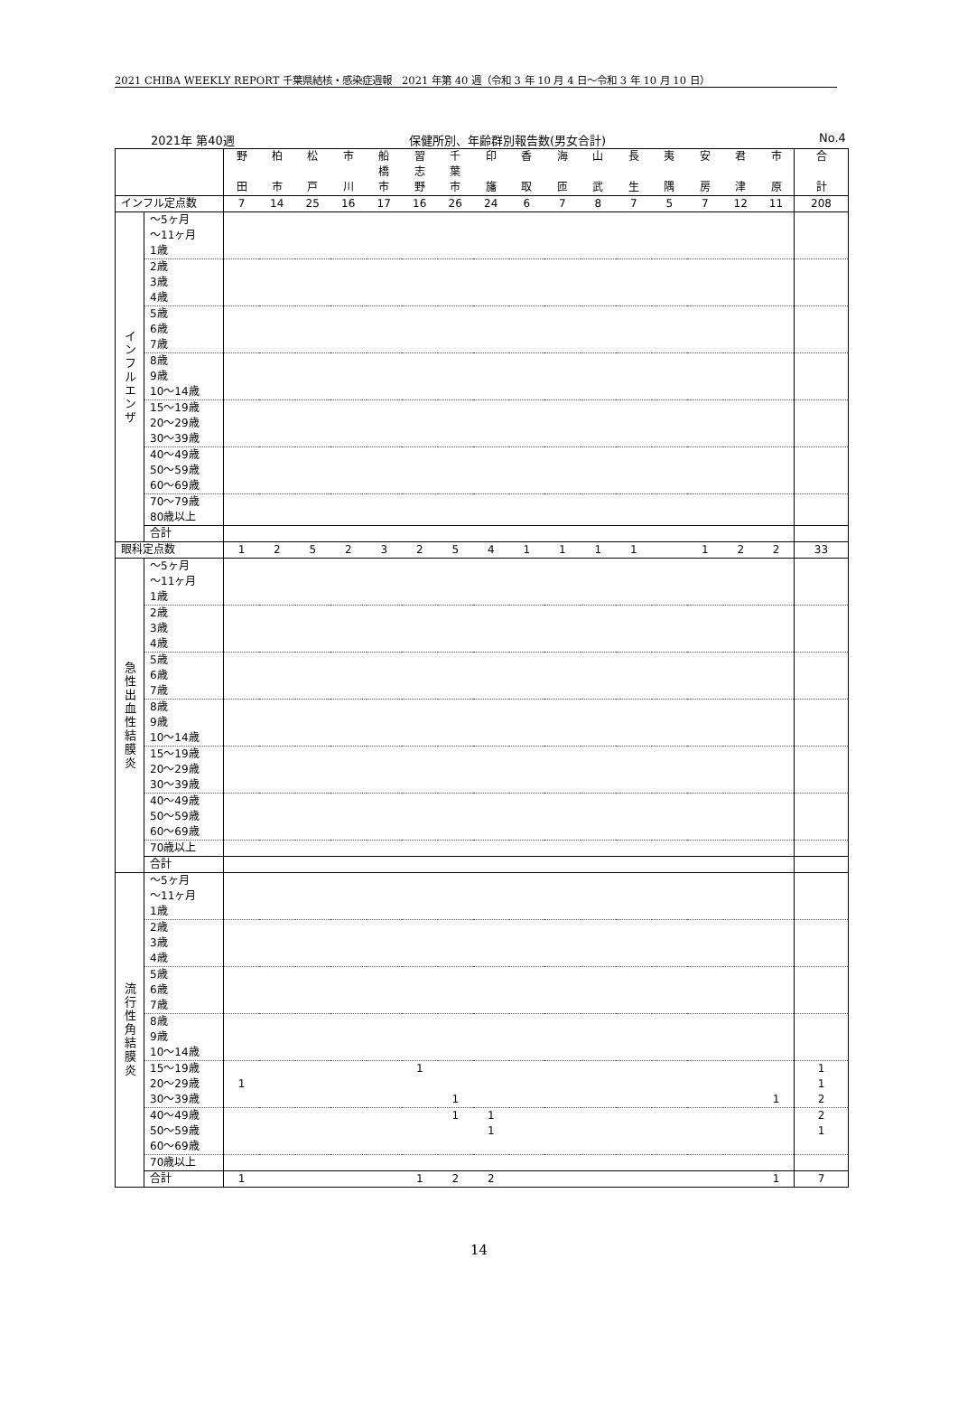2021 CHIBA WEEKLY REPORT 千葉県結核・感染症週報　2021 年第 40 週（令和 3 年 10 月 4 日～令和 3 年 10 月 10 日）
2021年 第40週 保健所別、年齢群別報告数(男女合計) No.4
| | | 野 田 | 柏 市 | 松 戸 | 市 川 | 船 橋 市 | 習 志 野 | 千 葉 市 | 印 旛 | 香 取 | 海 匝 | 山 武 | 長 生 | 夷 隅 | 安 房 | 君 津 | 市 原 | 合 計 |
| インフル定点数 | | 7 | 14 | 25 | 16 | 17 | 16 | 26 | 24 | 6 | 7 | 8 | 7 | 5 | 7 | 12 | 11 | 208 |
| インフルエンザ | ～5ヶ月 | | | | | | | | | | | | | | | | | |
| | ～11ヶ月 | | | | | | | | | | | | | | | | | |
| | 1歳 | | | | | | | | | | | | | | | | | |
| | 2歳 | | | | | | | | | | | | | | | | | |
| | 3歳 | | | | | | | | | | | | | | | | | |
| | 4歳 | | | | | | | | | | | | | | | | | |
| | 5歳 | | | | | | | | | | | | | | | | | |
| | 6歳 | | | | | | | | | | | | | | | | | |
| | 7歳 | | | | | | | | | | | | | | | | | |
| | 8歳 | | | | | | | | | | | | | | | | | |
| | 9歳 | | | | | | | | | | | | | | | | | |
| | 10～14歳 | | | | | | | | | | | | | | | | | |
| | 15～19歳 | | | | | | | | | | | | | | | | | |
| | 20～29歳 | | | | | | | | | | | | | | | | | |
| | 30～39歳 | | | | | | | | | | | | | | | | | |
| | 40～49歳 | | | | | | | | | | | | | | | | | |
| | 50～59歳 | | | | | | | | | | | | | | | | | |
| | 60～69歳 | | | | | | | | | | | | | | | | | |
| | 70～79歳 | | | | | | | | | | | | | | | | | |
| | 80歳以上 | | | | | | | | | | | | | | | | | |
| | 合計 | | | | | | | | | | | | | | | | | |
| 眼科定点数 | | 1 | 2 | 5 | 2 | 3 | 2 | 5 | 4 | 1 | 1 | 1 | 1 | | 1 | 2 | 2 | 33 |
| 急性出血性結膜炎 | ～5ヶ月 | | | | | | | | | | | | | | | | | |
| | ～11ヶ月 | | | | | | | | | | | | | | | | | |
| | 1歳 | | | | | | | | | | | | | | | | | |
| | 2歳 | | | | | | | | | | | | | | | | | |
| | 3歳 | | | | | | | | | | | | | | | | | |
| | 4歳 | | | | | | | | | | | | | | | | | |
| | 5歳 | | | | | | | | | | | | | | | | | |
| | 6歳 | | | | | | | | | | | | | | | | | |
| | 7歳 | | | | | | | | | | | | | | | | | |
| | 8歳 | | | | | | | | | | | | | | | | | |
| | 9歳 | | | | | | | | | | | | | | | | | |
| | 10～14歳 | | | | | | | | | | | | | | | | | |
| | 15～19歳 | | | | | | | | | | | | | | | | | |
| | 20～29歳 | | | | | | | | | | | | | | | | | |
| | 30～39歳 | | | | | | | | | | | | | | | | | |
| | 40～49歳 | | | | | | | | | | | | | | | | | |
| | 50～59歳 | | | | | | | | | | | | | | | | | |
| | 60～69歳 | | | | | | | | | | | | | | | | | |
| | 70歳以上 | | | | | | | | | | | | | | | | | |
| | 合計 | | | | | | | | | | | | | | | | | |
| 流行性角結膜炎 | ～5ヶ月 | | | | | | | | | | | | | | | | | |
| | ～11ヶ月 | | | | | | | | | | | | | | | | | |
| | 1歳 | | | | | | | | | | | | | | | | | |
| | 2歳 | | | | | | | | | | | | | | | | | |
| | 3歳 | | | | | | | | | | | | | | | | | |
| | 4歳 | | | | | | | | | | | | | | | | | |
| | 5歳 | | | | | | | | | | | | | | | | | |
| | 6歳 | | | | | | | | | | | | | | | | | |
| | 7歳 | | | | | | | | | | | | | | | | | |
| | 8歳 | | | | | | | | | | | | | | | | | |
| | 9歳 | | | | | | | | | | | | | | | | | |
| | 10～14歳 | | | | | | | | | | | | | | | | | |
| | 15～19歳 | | | | | | 1 | | | | | | | | | | | 1 |
| | 20～29歳 | 1 | | | | | | | | | | | | | | | | 1 |
| | 30～39歳 | | | | | | | 1 | | | | | | | | | 1 | 2 |
| | 40～49歳 | | | | | | | 1 | 1 | | | | | | | | | 2 |
| | 50～59歳 | | | | | | | | 1 | | | | | | | | | 1 |
| | 60～69歳 | | | | | | | | | | | | | | | | | |
| | 70歳以上 | | | | | | | | | | | | | | | | | |
| | 合計 | 1 | | | | | 1 | 2 | 2 | | | | | | | | 1 | 7 |
14